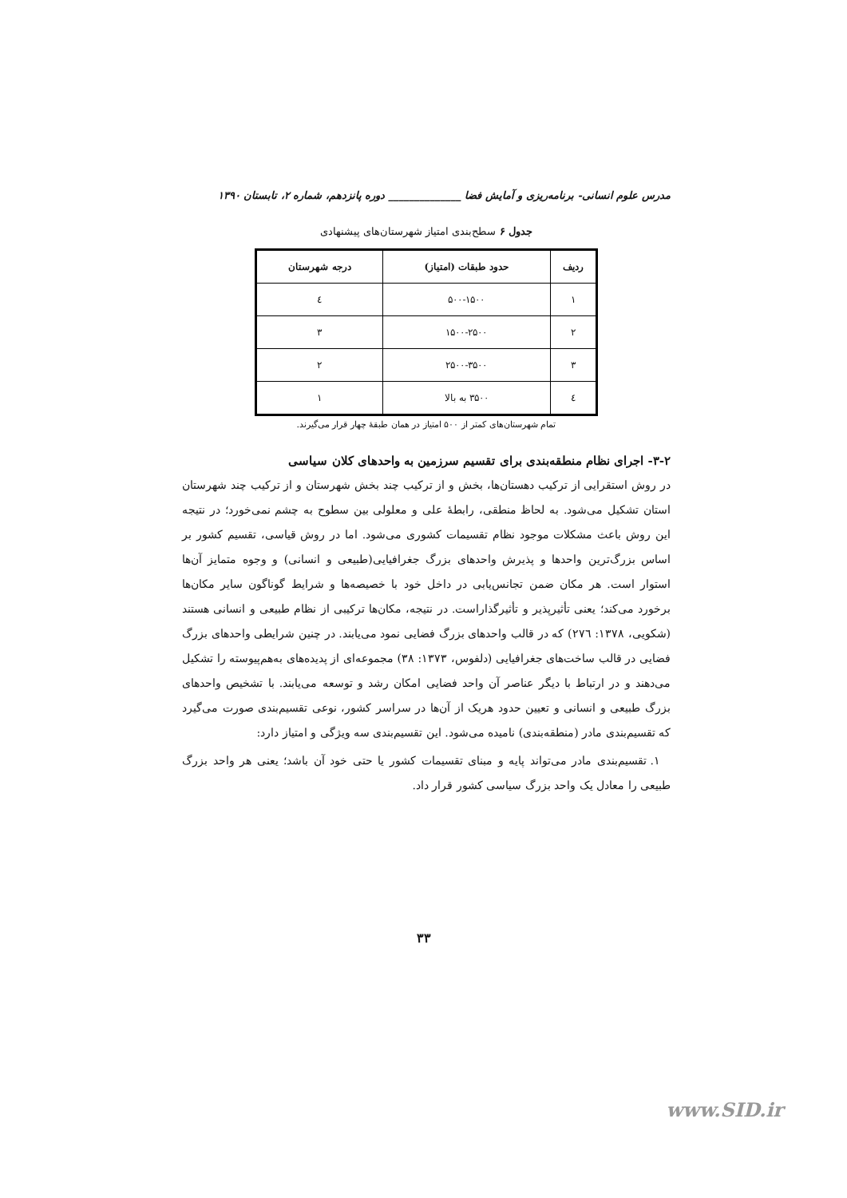مدرس علوم انسانی- برنامه‌ریزی و آمایش فضا ______________ دوره پانزدهم، شماره ۲، تابستان ۱۳۹۰
جدول ۶ سطح‌بندی امتیاز شهرستان‌های پیشنهادی
| ردیف | حدود طبقات (امتیاز) | درجه شهرستان |
| --- | --- | --- |
| ۱ | ۵۰۰-۱۵۰۰ | ٤ |
| ۲ | ۱۵۰۰-۲۵۰۰ | ۳ |
| ۳ | ۲۵۰۰-۳۵۰۰ | ۲ |
| ٤ | ۳۵۰۰ به بالا | ۱ |
تمام شهرستان‌های کمتر از ۵۰۰ امتیاز در همان طبقهٔ چهار قرار می‌گیرند.
۳-۲- اجرای نظام منطقه‌بندی برای تقسیم سرزمین به واحدهای کلان سیاسی
در روش استقرایی از ترکیب دهستان‌ها، بخش و از ترکیب چند بخش شهرستان و از ترکیب چند شهرستان استان تشکیل می‌شود. به لحاظ منطقی، رابطهٔ علی و معلولی بین سطوح به چشم نمی‌خورد؛ در نتیجه این روش باعث مشکلات موجود نظام تقسیمات کشوری می‌شود. اما در روش قیاسی، تقسیم کشور بر اساس بزرگ‌ترین واحدها و پذیرش واحدهای بزرگ جغرافیایی(طبیعی و انسانی) و وجوه متمایز آن‌ها استوار است. هر مکان ضمن تجانس‌یابی در داخل خود با خصیصه‌ها و شرایط گوناگون سایر مکان‌ها برخورد می‌کند؛ یعنی تأثیرپذیر و تأثیرگذاراست. در نتیجه، مکان‌ها ترکیبی از نظام طبیعی و انسانی هستند (شکویی، ۱۳۷۸: ۲۷٦) که در قالب واحدهای بزرگ فضایی نمود می‌یابند. در چنین شرایطی واحدهای بزرگ فضایی در قالب ساخت‌های جغرافیایی (دلفوس، ۱۳۷۳: ۳۸) مجموعه‌ای از پدیده‌های به‌هم‌پیوسته را تشکیل می‌دهند و در ارتباط با دیگر عناصر آن واحد فضایی امکان رشد و توسعه می‌یابند. با تشخیص واحدهای بزرگ طبیعی و انسانی و تعیین حدود هریک از آن‌ها در سراسر کشور، نوعی تقسیم‌بندی صورت می‌گیرد که تقسیم‌بندی مادر (منطقه‌بندی) نامیده می‌شود. این تقسیم‌بندی سه ویژگی و امتیاز دارد:
۱. تقسیم‌بندی مادر می‌تواند پایه و مبنای تقسیمات کشور یا حتی خود آن باشد؛ یعنی هر واحد بزرگ طبیعی را معادل یک واحد بزرگ سیاسی کشور قرار داد.
۳۳
www.SID.ir